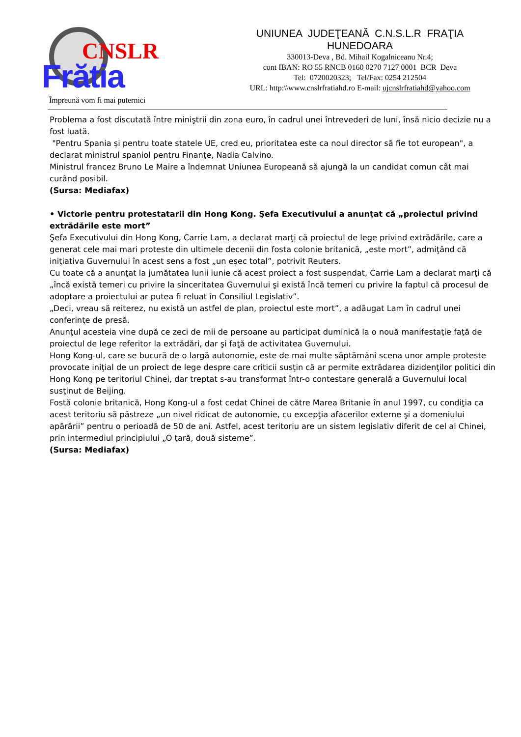CNSLR
Frătia
Împreună vom fi mai puternici
UNIUNEA JUDEŢEANĂ C.N.S.L.R FRAŢIA
HUNEDOARA
330013-Deva , Bd. Mihail Kogalniceanu Nr.4;
cont IBAN: RO 55 RNCB 0160 0270 7127 0001 BCR Deva
Tel: 0720020323; Tel/Fax: 0254 212504
URL: http:\\www.cnslrfratiahd.ro E-mail: ujcnslrfratiahd@yahoo.com
Problema a fost discutată între miniştrii din zona euro, în cadrul unei întrevederi de luni, însă nicio decizie nu a fost luată.
"Pentru Spania şi pentru toate statele UE, cred eu, prioritatea este ca noul director să fie tot european", a declarat ministrul spaniol pentru Finanţe, Nadia Calvino.
Ministrul francez Bruno Le Maire a îndemnat Uniunea Europeană să ajungă la un candidat comun cât mai curând posibil.
(Sursa: Mediafax)
• Victorie pentru protestatarii din Hong Kong. Şefa Executivului a anunţat că „proiectul privind extrădările este mort”
Şefa Executivului din Hong Kong, Carrie Lam, a declarat marţi că proiectul de lege privind extrădările, care a generat cele mai mari proteste din ultimele decenii din fosta colonie britanică, „este mort”, admiţând că iniţiativa Guvernului în acest sens a fost „un eşec total”, potrivit Reuters.
Cu toate că a anunţat la jumătatea lunii iunie că acest proiect a fost suspendat, Carrie Lam a declarat marţi că „încă există temeri cu privire la sinceritatea Guvernului şi există încă temeri cu privire la faptul că procesul de adoptare a proiectului ar putea fi reluat în Consiliul Legislativ”.
„Deci, vreau să reiterez, nu există un astfel de plan, proiectul este mort”, a adăugat Lam în cadrul unei conferinţe de presă.
Anunţul acesteia vine după ce zeci de mii de persoane au participat duminică la o nouă manifestaţie faţă de proiectul de lege referitor la extrădări, dar şi faţă de activitatea Guvernului.
Hong Kong-ul, care se bucură de o largă autonomie, este de mai multe săptămâni scena unor ample proteste provocate iniţial de un proiect de lege despre care criticii susţin că ar permite extrădarea dizidenţilor politici din Hong Kong pe teritoriul Chinei, dar treptat s-au transformat într-o contestare generală a Guvernului local susţinut de Beijing.
Fostă colonie britanică, Hong Kong-ul a fost cedat Chinei de către Marea Britanie în anul 1997, cu condiţia ca acest teritoriu să păstreze „un nivel ridicat de autonomie, cu excepţia afacerilor externe şi a domeniului apărării” pentru o perioadă de 50 de ani. Astfel, acest teritoriu are un sistem legislativ diferit de cel al Chinei, prin intermediul principiului „O ţară, două sisteme”.
(Sursa: Mediafax)